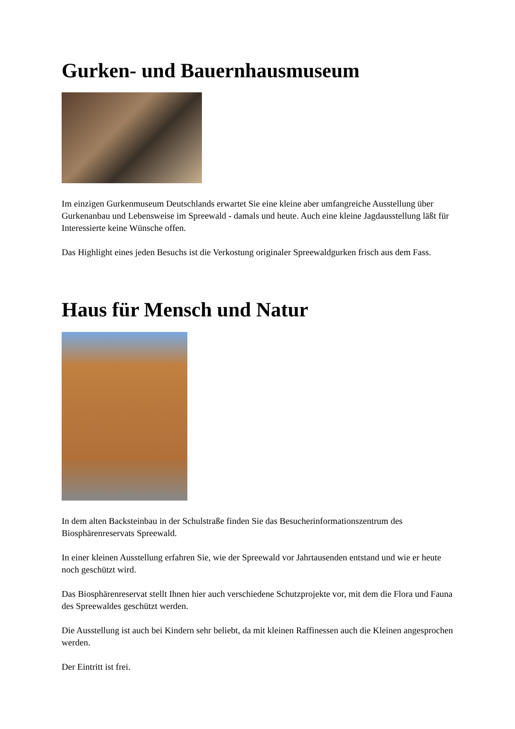Gurken- und Bauernhausmuseum
Im einzigen Gurkenmuseum Deutschlands erwartet Sie eine kleine aber umfangreiche Ausstellung über Gurkenanbau und Lebensweise im Spreewald - damals und heute. Auch eine kleine Jagdausstellung läßt für Interessierte keine Wünsche offen.
Das Highlight eines jeden Besuchs ist die Verkostung originaler Spreewaldgurken frisch aus dem Fass.
Haus für Mensch und Natur
In dem alten Backsteinbau in der Schulstraße finden Sie das Besucherinformationszentrum des Biosphärenreservats Spreewald.
In einer kleinen Ausstellung erfahren Sie, wie der Spreewald vor Jahrtausenden entstand und wie er heute noch geschützt wird.
Das Biosphärenreservat stellt Ihnen hier auch verschiedene Schutzprojekte vor, mit dem die Flora und Fauna des Spreewaldes geschützt werden.
Die Ausstellung ist auch bei Kindern sehr beliebt, da mit kleinen Raffinessen auch die Kleinen angesprochen werden.
Der Eintritt ist frei.